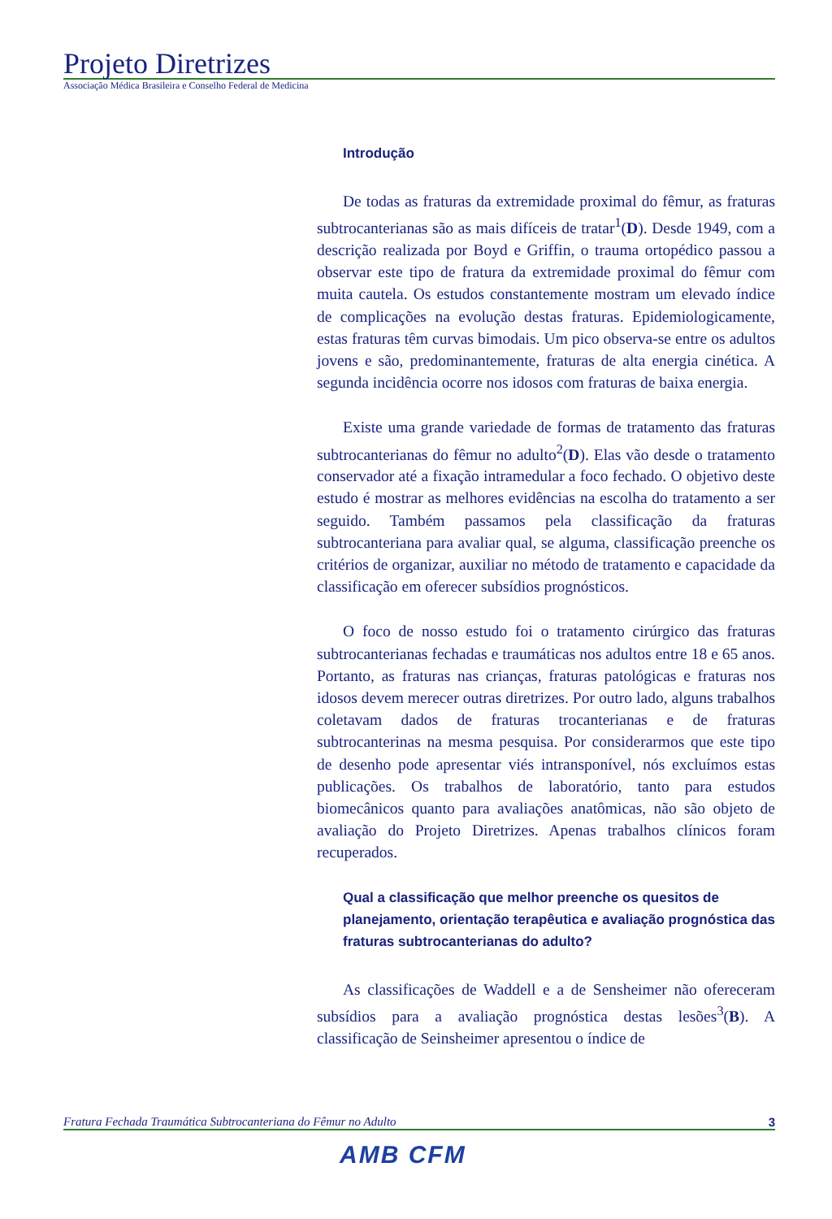Projeto Diretrizes
Associação Médica Brasileira e Conselho Federal de Medicina
Introdução
De todas as fraturas da extremidade proximal do fêmur, as fraturas subtrocanterianas são as mais difíceis de tratar<sup>1</sup>(D). Desde 1949, com a descrição realizada por Boyd e Griffin, o trauma ortopédico passou a observar este tipo de fratura da extremidade proximal do fêmur com muita cautela. Os estudos constantemente mostram um elevado índice de complicações na evolução destas fraturas. Epidemiologicamente, estas fraturas têm curvas bimodais. Um pico observa-se entre os adultos jovens e são, predominantemente, fraturas de alta energia cinética. A segunda incidência ocorre nos idosos com fraturas de baixa energia.
Existe uma grande variedade de formas de tratamento das fraturas subtrocanterianas do fêmur no adulto<sup>2</sup>(D). Elas vão desde o tratamento conservador até a fixação intramedular a foco fechado. O objetivo deste estudo é mostrar as melhores evidências na escolha do tratamento a ser seguido. Também passamos pela classificação da fraturas subtrocanteriana para avaliar qual, se alguma, classificação preenche os critérios de organizar, auxiliar no método de tratamento e capacidade da classificação em oferecer subsídios prognósticos.
O foco de nosso estudo foi o tratamento cirúrgico das fraturas subtrocanterianas fechadas e traumáticas nos adultos entre 18 e 65 anos. Portanto, as fraturas nas crianças, fraturas patológicas e fraturas nos idosos devem merecer outras diretrizes. Por outro lado, alguns trabalhos coletavam dados de fraturas trocanterianas e de fraturas subtrocanterinas na mesma pesquisa. Por considerarmos que este tipo de desenho pode apresentar viés intransponível, nós excluímos estas publicações. Os trabalhos de laboratório, tanto para estudos biomecânicos quanto para avaliações anatômicas, não são objeto de avaliação do Projeto Diretrizes. Apenas trabalhos clínicos foram recuperados.
Qual a classificação que melhor preenche os quesitos de planejamento, orientação terapêutica e avaliação prognóstica das fraturas subtrocanterianas do adulto?
As classificações de Waddell e a de Sensheimer não ofereceram subsídios para a avaliação prognóstica destas lesões<sup>3</sup>(B). A classificação de Seinsheimer apresentou o índice de
Fratura Fechada Traumática Subtrocanteriana do Fêmur no Adulto 3
AMB CFM